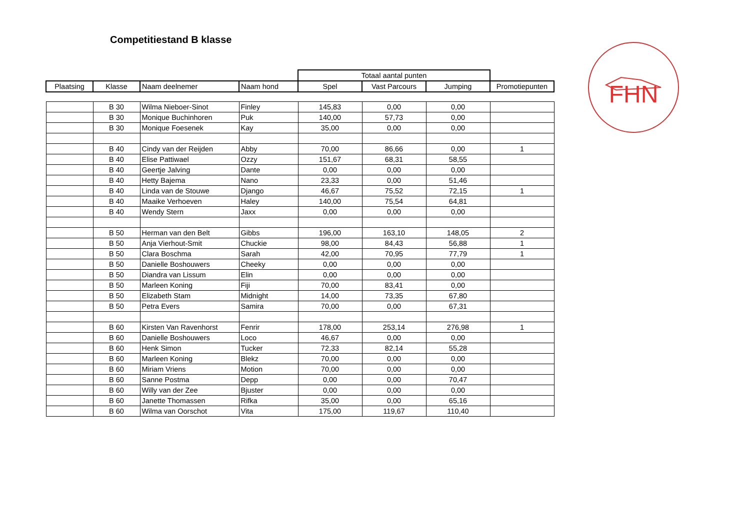Competitiestand B klasse
FHN
| | | | | Totaal aantal punten | | | |
| --- | --- | --- | --- | --- | --- | --- | --- |
| Plaatsing | Klasse | Naam deelnemer | Naam hond | Spel | Vast Parcours | Jumping | Promotiepunten |
| | B 30 | Wilma Nieboer-Sinot | Finley | 145,83 | 0,00 | 0,00 | |
| | B 30 | Monique Buchinhoren | Puk | 140,00 | 57,73 | 0,00 | |
| | B 30 | Monique Foesenek | Kay | 35,00 | 0,00 | 0,00 | |
| | B 40 | Cindy van der Reijden | Abby | 70,00 | 86,66 | 0,00 | 1 |
| | B 40 | Elise Pattiwael | Ozzy | 151,67 | 68,31 | 58,55 | |
| | B 40 | Geertje Jalving | Dante | 0,00 | 0,00 | 0,00 | |
| | B 40 | Hetty Bajema | Nano | 23,33 | 0,00 | 51,46 | |
| | B 40 | Linda van de Stouwe | Django | 46,67 | 75,52 | 72,15 | 1 |
| | B 40 | Maaike Verhoeven | Haley | 140,00 | 75,54 | 64,81 | |
| | B 40 | Wendy Stern | Jaxx | 0,00 | 0,00 | 0,00 | |
| | B 50 | Herman van den Belt | Gibbs | 196,00 | 163,10 | 148,05 | 2 |
| | B 50 | Anja Vierhout-Smit | Chuckie | 98,00 | 84,43 | 56,88 | 1 |
| | B 50 | Clara Boschma | Sarah | 42,00 | 70,95 | 77,79 | 1 |
| | B 50 | Danielle Boshouwers | Cheeky | 0,00 | 0,00 | 0,00 | |
| | B 50 | Diandra van Lissum | Elin | 0,00 | 0,00 | 0,00 | |
| | B 50 | Marleen Koning | Fiji | 70,00 | 83,41 | 0,00 | |
| | B 50 | Elizabeth Stam | Midnight | 14,00 | 73,35 | 67,80 | |
| | B 50 | Petra Evers | Samira | 70,00 | 0,00 | 67,31 | |
| | B 60 | Kirsten Van Ravenhorst | Fenrir | 178,00 | 253,14 | 276,98 | 1 |
| | B 60 | Danielle Boshouwers | Loco | 46,67 | 0,00 | 0,00 | |
| | B 60 | Henk Simon | Tucker | 72,33 | 82,14 | 55,28 | |
| | B 60 | Marleen Koning | Blekz | 70,00 | 0,00 | 0,00 | |
| | B 60 | Miriam Vriens | Motion | 70,00 | 0,00 | 0,00 | |
| | B 60 | Sanne Postma | Depp | 0,00 | 0,00 | 70,47 | |
| | B 60 | Willy van der Zee | Bjuster | 0,00 | 0,00 | 0,00 | |
| | B 60 | Janette Thomassen | Rifka | 35,00 | 0,00 | 65,16 | |
| | B 60 | Wilma van Oorschot | Vita | 175,00 | 119,67 | 110,40 | |